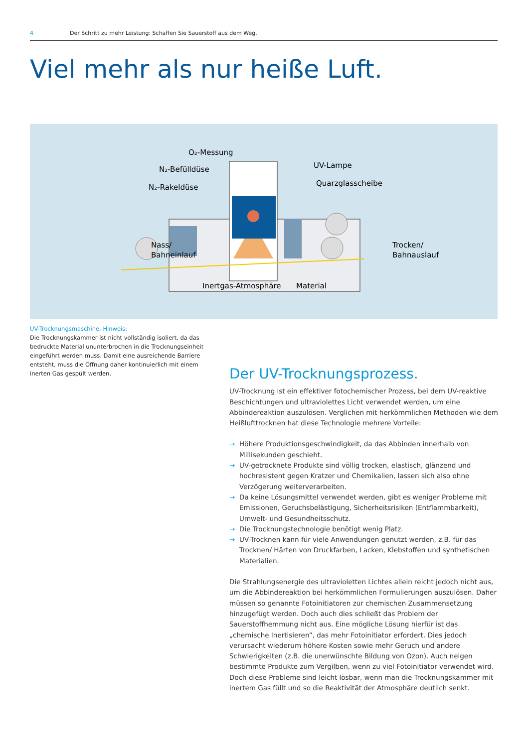4 Der Schritt zu mehr Leistung: Schaffen Sie Sauerstoff aus dem Weg.
Viel mehr als nur heiße Luft.
O₂-Messung
N₂-Befülldüse
N₂-Rakeldüse
UV-Lampe
Quarzglasscheibe
Nass/
Bahneinlauf
Trocken/
Bahnauslauf
Inertgas-Atmosphäre
Material
UV-Trocknungsmaschine. Hinweis:
Die Trocknungskammer ist nicht vollständig isoliert, da das bedruckte Material ununterbrochen in die Trocknungseinheit eingeführt werden muss. Damit eine ausreichende Barriere entsteht, muss die Öffnung daher kontinuierlich mit einem inerten Gas gespült werden.
Der UV-Trocknungsprozess.
UV-Trocknung ist ein effektiver fotochemischer Prozess, bei dem UV-reaktive Beschichtungen und ultraviolettes Licht verwendet werden, um eine Abbindereaktion auszulösen. Verglichen mit herkömmlichen Methoden wie dem Heißlufttrocknen hat diese Technologie mehrere Vorteile:
→ Höhere Produktionsgeschwindigkeit, da das Abbinden innerhalb von Millisekunden geschieht.
→ UV-getrocknete Produkte sind völlig trocken, elastisch, glänzend und hochresistent gegen Kratzer und Chemikalien, lassen sich also ohne Verzögerung weiterverarbeiten.
→ Da keine Lösungsmittel verwendet werden, gibt es weniger Probleme mit Emissionen, Geruchsbelästigung, Sicherheitsrisiken (Entflammbarkeit), Umwelt- und Gesundheitsschutz.
→ Die Trocknungstechnologie benötigt wenig Platz.
→ UV-Trocknen kann für viele Anwendungen genutzt werden, z.B. für das Trocknen/ Härten von Druckfarben, Lacken, Klebstoffen und synthetischen Materialien.
Die Strahlungsenergie des ultravioletten Lichtes allein reicht jedoch nicht aus, um die Abbindereaktion bei herkömmlichen Formulierungen auszulösen. Daher müssen so genannte Fotoinitiatoren zur chemischen Zusammensetzung hinzugefügt werden. Doch auch dies schließt das Problem der Sauerstoffhemmung nicht aus. Eine mögliche Lösung hierfür ist das „chemische Inertisieren”, das mehr Fotoinitiator erfordert. Dies jedoch verursacht wiederum höhere Kosten sowie mehr Geruch und andere Schwierigkeiten (z.B. die unerwünschte Bildung von Ozon). Auch neigen bestimmte Produkte zum Vergilben, wenn zu viel Fotoinitiator verwendet wird. Doch diese Probleme sind leicht lösbar, wenn man die Trocknungskammer mit inertem Gas füllt und so die Reaktivität der Atmosphäre deutlich senkt.